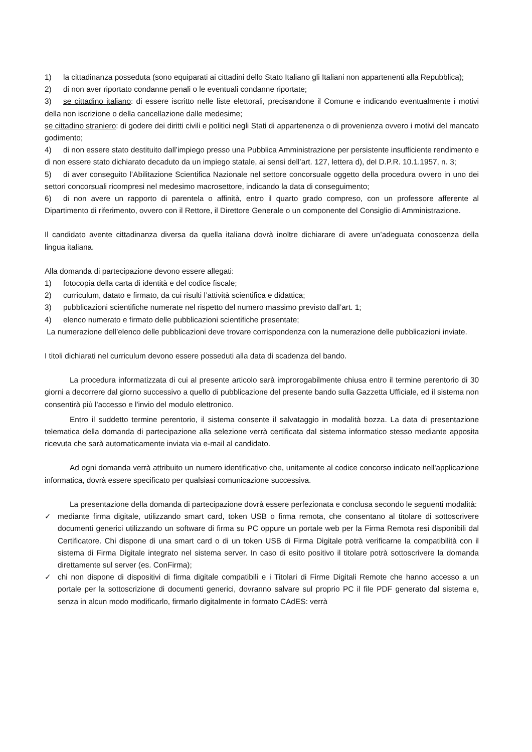1) la cittadinanza posseduta (sono equiparati ai cittadini dello Stato Italiano gli Italiani non appartenenti alla Repubblica);
2) di non aver riportato condanne penali o le eventuali condanne riportate;
3) se cittadino italiano: di essere iscritto nelle liste elettorali, precisandone il Comune e indicando eventualmente i motivi della non iscrizione o della cancellazione dalle medesime;
se cittadino straniero: di godere dei diritti civili e politici negli Stati di appartenenza o di provenienza ovvero i motivi del mancato godimento;
4) di non essere stato destituito dall’impiego presso una Pubblica Amministrazione per persistente insufficiente rendimento e di non essere stato dichiarato decaduto da un impiego statale, ai sensi dell’art. 127, lettera d), del D.P.R. 10.1.1957, n. 3;
5) di aver conseguito l’Abilitazione Scientifica Nazionale nel settore concorsuale oggetto della procedura ovvero in uno dei settori concorsuali ricompresi nel medesimo macrosettore, indicando la data di conseguimento;
6) di non avere un rapporto di parentela o affinità, entro il quarto grado compreso, con un professore afferente al Dipartimento di riferimento, ovvero con il Rettore, il Direttore Generale o un componente del Consiglio di Amministrazione.
Il candidato avente cittadinanza diversa da quella italiana dovrà inoltre dichiarare di avere un’adeguata conoscenza della lingua italiana.
Alla domanda di partecipazione devono essere allegati:
1) fotocopia della carta di identità e del codice fiscale;
2) curriculum, datato e firmato, da cui risulti l’attività scientifica e didattica;
3) pubblicazioni scientifiche numerate nel rispetto del numero massimo previsto dall’art. 1;
4) elenco numerato e firmato delle pubblicazioni scientifiche presentate;
La numerazione dell’elenco delle pubblicazioni deve trovare corrispondenza con la numerazione delle pubblicazioni inviate.
I titoli dichiarati nel curriculum devono essere posseduti alla data di scadenza del bando.
La procedura informatizzata di cui al presente articolo sarà improrogabilmente chiusa entro il termine perentorio di 30 giorni a decorrere dal giorno successivo a quello di pubblicazione del presente bando sulla Gazzetta Ufficiale, ed il sistema non consentirà più l'accesso e l'invio del modulo elettronico.
Entro il suddetto termine perentorio, il sistema consente il salvataggio in modalità bozza. La data di presentazione telematica della domanda di partecipazione alla selezione verrà certificata dal sistema informatico stesso mediante apposita ricevuta che sarà automaticamente inviata via e-mail al candidato.
Ad ogni domanda verrà attribuito un numero identificativo che, unitamente al codice concorso indicato nell'applicazione informatica, dovrà essere specificato per qualsiasi comunicazione successiva.
La presentazione della domanda di partecipazione dovrà essere perfezionata e conclusa secondo le seguenti modalità:
✓ mediante firma digitale, utilizzando smart card, token USB o firma remota, che consentano al titolare di sottoscrivere documenti generici utilizzando un software di firma su PC oppure un portale web per la Firma Remota resi disponibili dal Certificatore. Chi dispone di una smart card o di un token USB di Firma Digitale potrà verificarne la compatibilità con il sistema di Firma Digitale integrato nel sistema server. In caso di esito positivo il titolare potrà sottoscrivere la domanda direttamente sul server (es. ConFirma);
✓ chi non dispone di dispositivi di firma digitale compatibili e i Titolari di Firme Digitali Remote che hanno accesso a un portale per la sottoscrizione di documenti generici, dovranno salvare sul proprio PC il file PDF generato dal sistema e, senza in alcun modo modificarlo, firmarlo digitalmente in formato CAdES: verrà